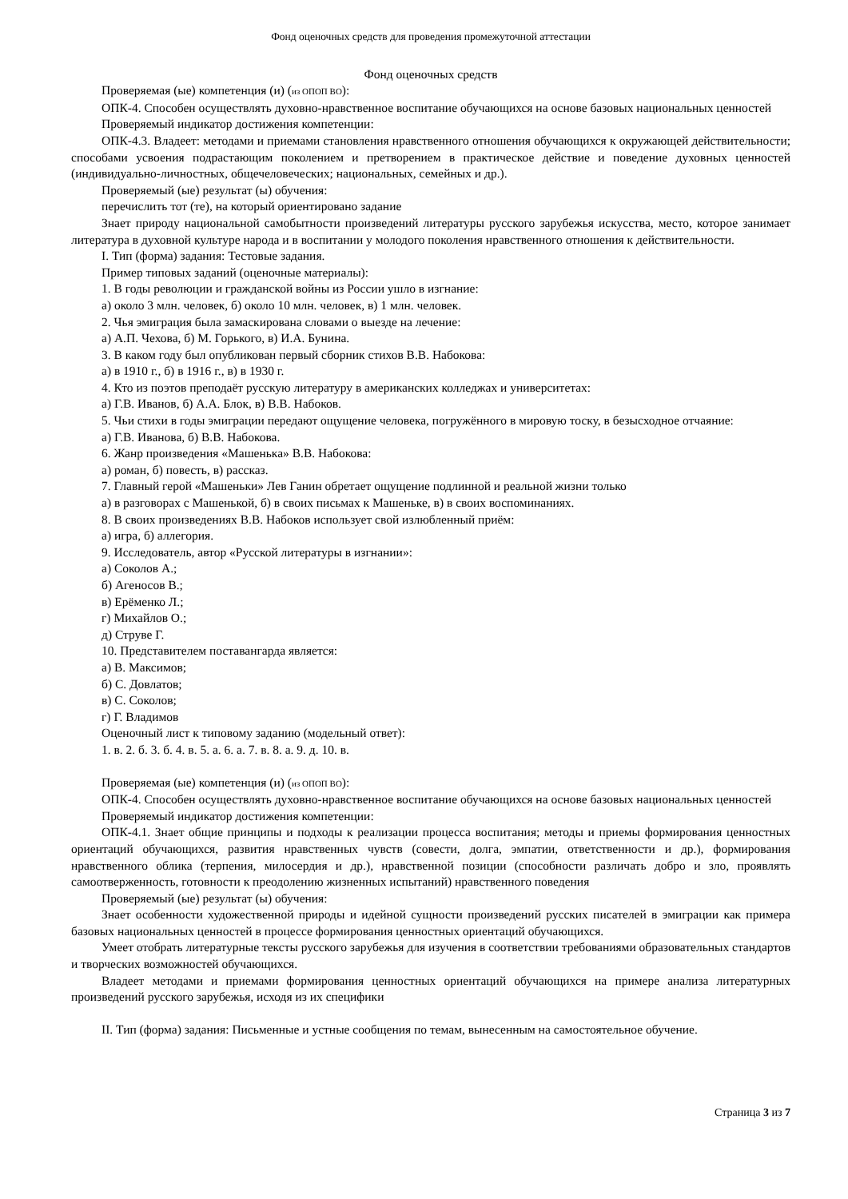Фонд оценочных средств для проведения промежуточной аттестации
Фонд оценочных средств
Проверяемая (ые) компетенция (и) (из ОПОП ВО):
ОПК-4. Способен осуществлять духовно-нравственное воспитание обучающихся на основе базовых национальных ценностей
Проверяемый индикатор достижения компетенции:
ОПК-4.3. Владеет: методами и приемами становления нравственного отношения обучающихся к окружающей действительности; способами усвоения подрастающим поколением и претворением в практическое действие и поведение духовных ценностей (индивидуально-личностных, общечеловеческих; национальных, семейных и др.).
Проверяемый (ые) результат (ы) обучения:
перечислить тот (те), на который ориентировано задание
Знает природу национальной самобытности произведений литературы русского зарубежья искусства, место, которое занимает литература в духовной культуре народа и в воспитании у молодого поколения нравственного отношения к действительности.
I. Тип (форма) задания: Тестовые задания.
Пример типовых заданий (оценочные материалы):
1. В годы революции и гражданской войны из России ушло в изгнание:
а) около 3 млн. человек, б) около 10 млн. человек, в) 1 млн. человек.
2. Чья эмиграция была замаскирована словами о выезде на лечение:
а) А.П. Чехова, б) М. Горького, в) И.А. Бунина.
3. В каком году был опубликован первый сборник стихов В.В. Набокова:
а) в 1910 г., б) в 1916 г., в) в 1930 г.
4. Кто из поэтов преподаёт русскую литературу в американских колледжах и университетах:
а) Г.В. Иванов, б) А.А. Блок, в) В.В. Набоков.
5. Чьи стихи в годы эмиграции передают ощущение человека, погружённого в мировую тоску, в безысходное отчаяние:
а) Г.В. Иванова, б) В.В. Набокова.
6. Жанр произведения «Машенька» В.В. Набокова:
а) роман, б) повесть, в) рассказ.
7. Главный герой «Машеньки» Лев Ганин обретает ощущение подлинной и реальной жизни только
а) в разговорах с Машенькой, б) в своих письмах к Машеньке, в) в своих воспоминаниях.
8. В своих произведениях В.В. Набоков использует свой излюбленный приём:
а) игра, б) аллегория.
9. Исследователь, автор «Русской литературы в изгнании»:
а) Соколов А.;
б) Агеносов В.;
в) Ерёменко Л.;
г) Михайлов О.;
д) Струве Г.
10. Представителем поставангарда является:
а) В. Максимов;
б) С. Довлатов;
в) С. Соколов;
г) Г. Владимов
Оценочный лист к типовому заданию (модельный ответ):
1. в. 2. б. 3. б. 4. в. 5. а. 6. а. 7. в. 8. а. 9. д. 10. в.
Проверяемая (ые) компетенция (и) (из ОПОП ВО):
ОПК-4. Способен осуществлять духовно-нравственное воспитание обучающихся на основе базовых национальных ценностей
Проверяемый индикатор достижения компетенции:
ОПК-4.1. Знает общие принципы и подходы к реализации процесса воспитания; методы и приемы формирования ценностных ориентаций обучающихся, развития нравственных чувств (совести, долга, эмпатии, ответственности и др.), формирования нравственного облика (терпения, милосердия и др.), нравственной позиции (способности различать добро и зло, проявлять самоотверженность, готовности к преодолению жизненных испытаний) нравственного поведения
Проверяемый (ые) результат (ы) обучения:
Знает особенности художественной природы и идейной сущности произведений русских писателей в эмиграции как примера базовых национальных ценностей в процессе формирования ценностных ориентаций обучающихся.
Умеет отобрать литературные тексты русского зарубежья для изучения в соответствии требованиями образовательных стандартов и творческих возможностей обучающихся.
Владеет методами и приемами формирования ценностных ориентаций обучающихся на примере анализа литературных произведений русского зарубежья, исходя из их специфики
II. Тип (форма) задания: Письменные и устные сообщения по темам, вынесенным на самостоятельное обучение.
Страница 3 из 7